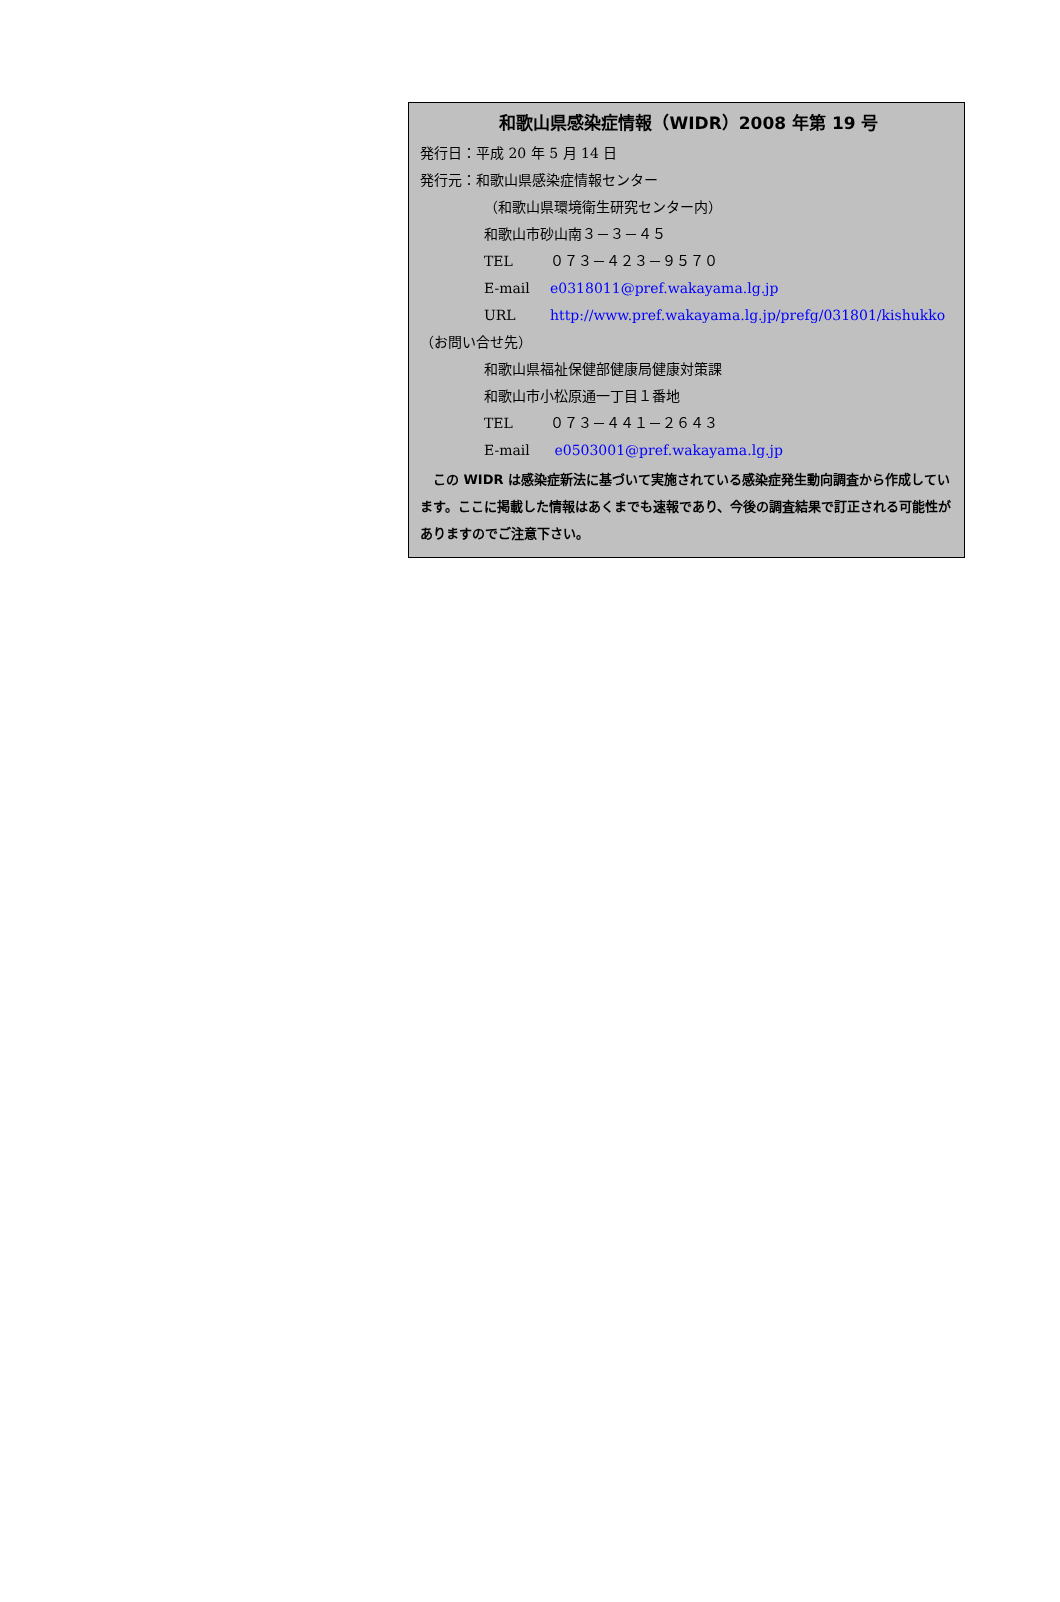和歌山県感染症情報（WIDR）2008 年第 19 号
発行日：平成 20 年 5 月 14 日
発行元：和歌山県感染症情報センター
（和歌山県環境衛生研究センター内）
和歌山市砂山南３－３－４５
TEL ０７３－４２３－９５７０
E-mail e0318011@pref.wakayama.lg.jp
URL http://www.pref.wakayama.lg.jp/prefg/031801/kishukko
（お問い合せ先）
和歌山県福祉保健部健康局健康対策課
和歌山市小松原通一丁目１番地
TEL ０７３－４４１－２６４３
E-mail e0503001@pref.wakayama.lg.jp
　この WIDR は感染症新法に基づいて実施されている感染症発生動向調査から作成しています。ここに掲載した情報はあくまでも速報であり、今後の調査結果で訂正される可能性がありますのでご注意下さい。